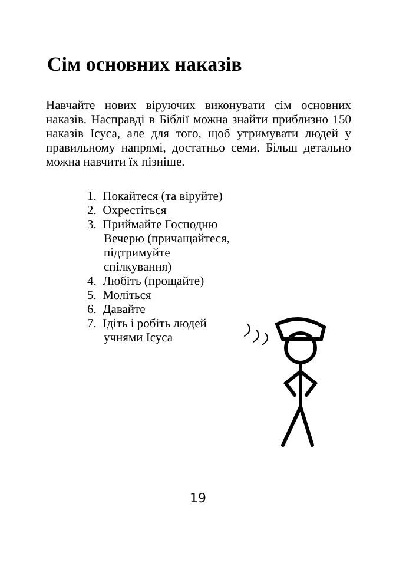Сім основних наказів
Навчайте нових віруючих виконувати сім основних наказів. Насправді в Біблії можна знайти приблизно 150 наказів Ісуса, але для того, щоб утримувати людей у правильному напрямі, достатньо семи. Більш детально можна навчити їх пізніше.
1. Покайтеся (та віруйте)
2. Охрестіться
3. Приймайте Господню Вечерю (причащайтеся, підтримуйте спілкування)
4. Любіть (прощайте)
5. Моліться
6. Давайте
7. Ідіть і робіть людей учнями Ісуса
19